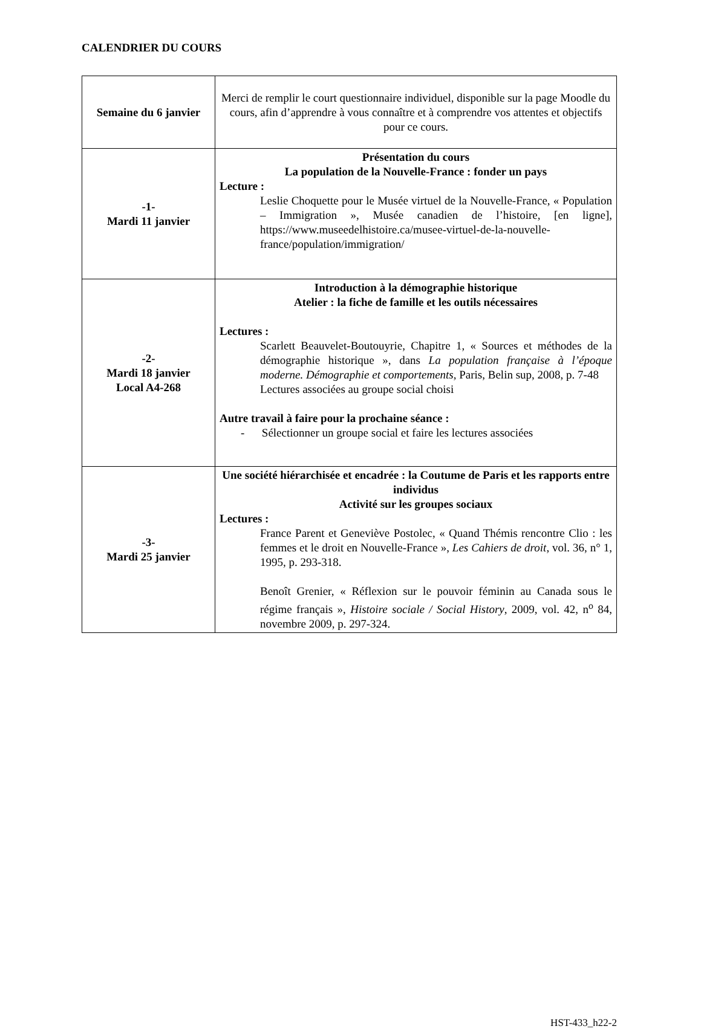CALENDRIER DU COURS
| Semaine du 6 janvier | Merci de remplir le court questionnaire individuel, disponible sur la page Moodle du cours, afin d’apprendre à vous connaître et à comprendre vos attentes et objectifs pour ce cours. |
| -1- Mardi 11 janvier | Présentation du cours La population de la Nouvelle-France : fonder un pays Lecture : Leslie Choquette pour le Musée virtuel de la Nouvelle-France, « Population – Immigration », Musée canadien de l’histoire, [en ligne], https://www.museedelhistoire.ca/musee-virtuel-de-la-nouvelle-france/population/immigration/ |
| -2- Mardi 18 janvier Local A4-268 | Introduction à la démographie historique Atelier : la fiche de famille et les outils nécessaires Lectures : Scarlett Beauvelet-Boutouyrie, Chapitre 1, « Sources et méthodes de la démographie historique », dans La population française à l’époque moderne. Démographie et comportements, Paris, Belin sup, 2008, p. 7-48 Lectures associées au groupe social choisi Autre travail à faire pour la prochaine séance : - Sélectionner un groupe social et faire les lectures associées |
| -3- Mardi 25 janvier | Une société hiérarchisée et encadrée : la Coutume de Paris et les rapports entre individus Activité sur les groupes sociaux Lectures : France Parent et Geneviève Postolec, « Quand Thémis rencontre Clio : les femmes et le droit en Nouvelle-France », Les Cahiers de droit , vol. 36, n° 1, 1995, p. 293-318. Benoît Grenier, « Réflexion sur le pouvoir féminin au Canada sous le régime français », Histoire sociale / Social History , 2009, vol. 42, n<sup>o</sup> 84, novembre 2009, p. 297-324. |
HST-433_h22-2